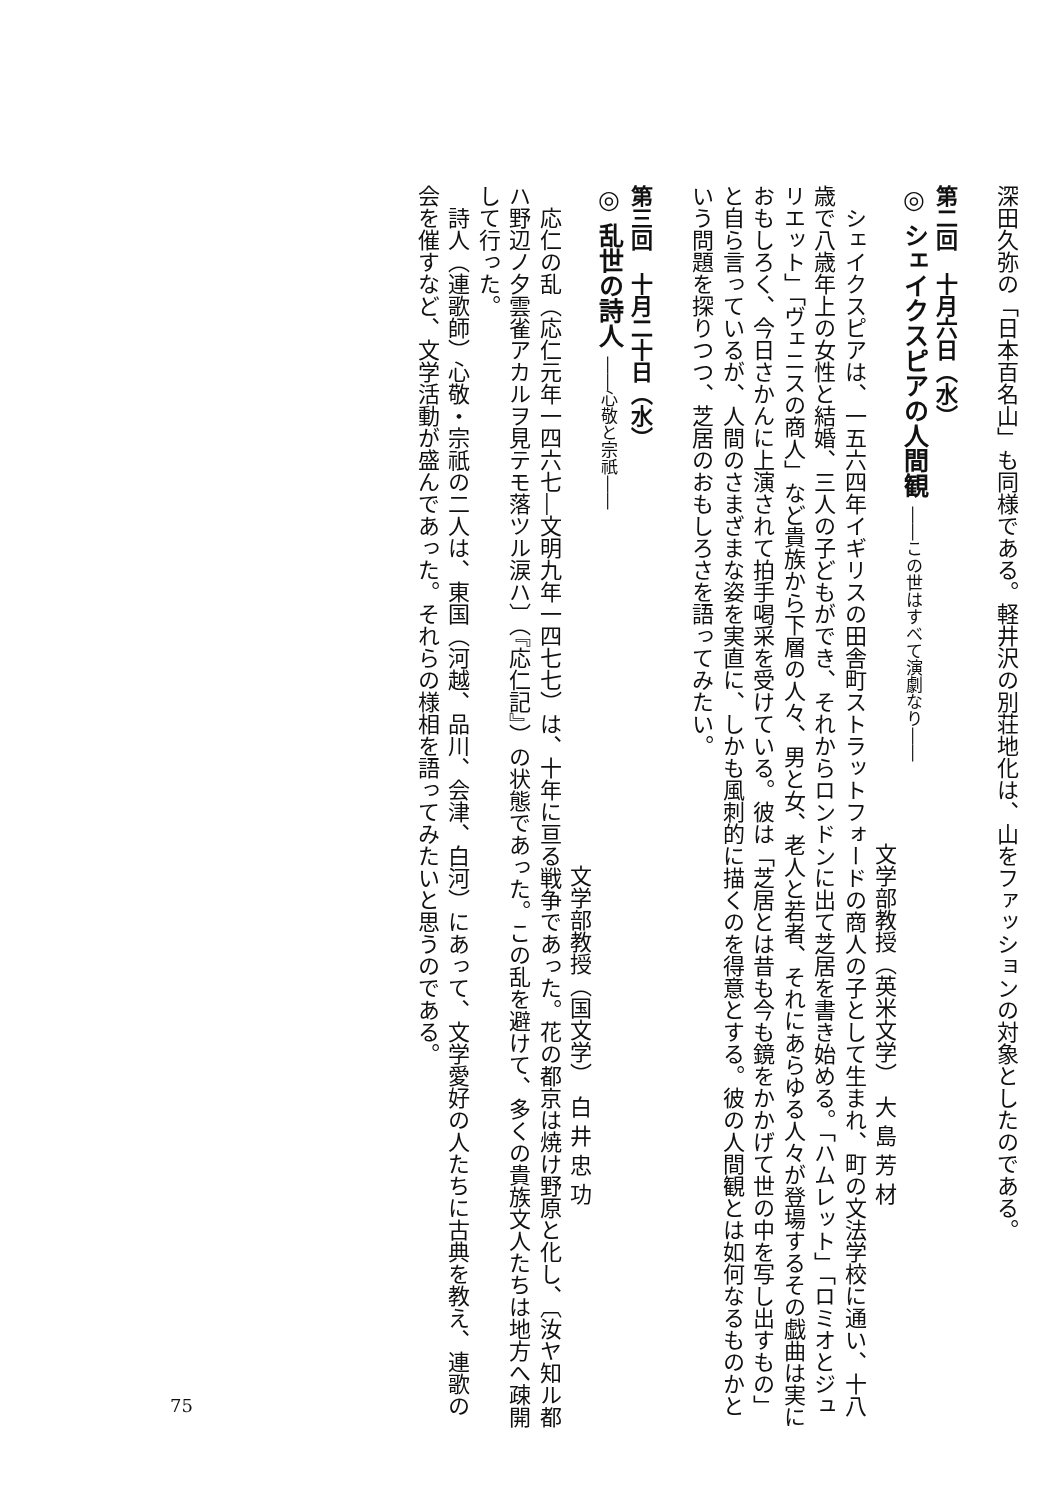深田久弥の「日本百名山」も同様である。軽井沢の別荘地化は、山をファッションの対象としたのである。
　
第二回　十月六日（水）
◎ シェイクスピアの人間観 ――この世はすべて演劇なり――
文学部教授（英米文学）　大 島 芳 材
シェイクスピアは、一五六四年イギリスの田舎町ストラットフォードの商人の子として生まれ、町の文法学校に通い、十八歳で八歳年上の女性と結婚、三人の子どもができ、それからロンドンに出て芝居を書き始める。「ハムレット」「ロミオとジュリエット」「ヴェニスの商人」など貴族から下層の人々、男と女、老人と若者、それにあらゆる人々が登場するその戯曲は実におもしろく、今日さかんに上演されて拍手喝采を受けている。彼は「芝居とは昔も今も鏡をかかげて世の中を写し出すもの」と自ら言っているが、人間のさまざまな姿を実直に、しかも風刺的に描くのを得意とする。彼の人間観とは如何なるものかという問題を探りつつ、芝居のおもしろさを語ってみたい。
　
第三回　十月二十日（水）
◎ 乱世の詩人 ――心敬と宗祇――
文学部教授（国文学）　白 井 忠 功
応仁の乱（応仁元年一四六七―文明九年一四七七）は、十年に亘る戦争であった。花の都京は焼け野原と化し、〔汝ヤ知ル都ハ野辺ノ夕雲雀アカルヲ見テモ落ツル涙ハ〕（『応仁記』）の状態であった。この乱を避けて、多くの貴族文人たちは地方へ疎開して行った。
詩人（連歌師）心敬・宗祇の二人は、東国（河越、品川、会津、白河）にあって、文学愛好の人たちに古典を教え、連歌の会を催すなど、文学活動が盛んであった。それらの様相を語ってみたいと思うのである。
75